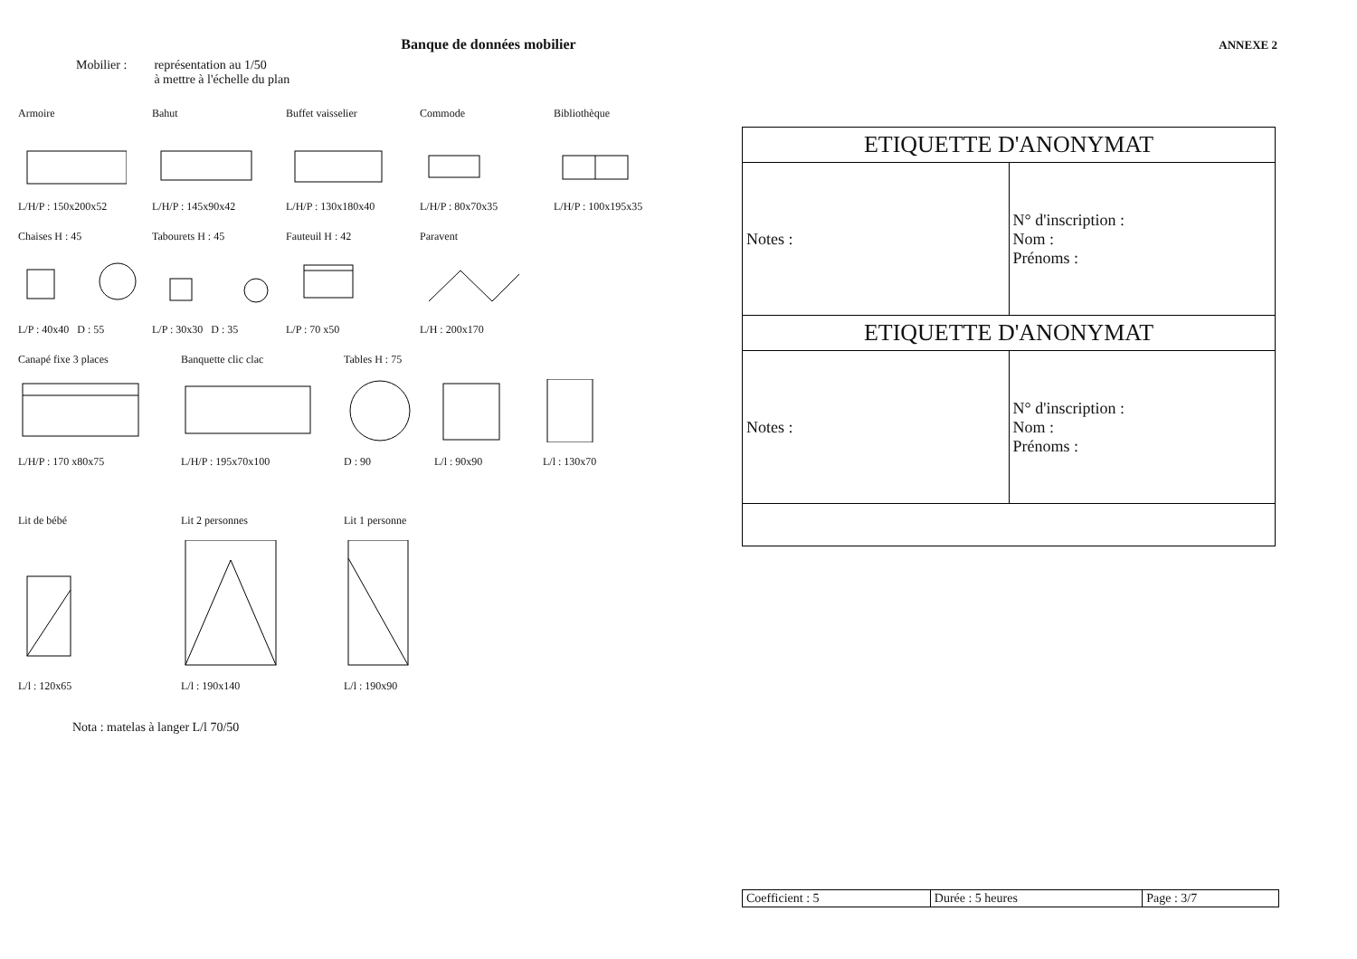ANNEXE 2
Banque de données mobilier
Mobilier : représentation au 1/50
à mettre à l'échelle du plan
ArmoireL/H/P : 150x200x52
BahutL/H/P : 145x90x42
Buffet vaisselierL/H/P : 130x180x40
CommodeL/H/P : 80x70x35
BibliothèqueL/H/P : 100x195x35
Chaises H : 45L/P : 40x40 D : 55
Tabourets H : 45L/P : 30x30 D : 35
Fauteuil H : 42L/P : 70 x50
ParaventL/H : 200x170
Canapé fixe 3 placesL/H/P : 170 x80x75
Banquette clic clacL/H/P : 195x70x100
Tables H : 75D : 90
L/l : 90x90 L/l : 130x70
Lit de bébéL/l : 120x65 Lit 2 personnesL/l : 190x140
Lit 1 personneL/l : 190x90
Nota : matelas à langer L/l 70/50
ETIQUETTE D'ANONYMAT
| Notes : | N° d'inscription : Nom : Prénoms : |
ETIQUETTE D'ANONYMAT
| Notes : | N° d'inscription : Nom : Prénoms : |
| Coefficient : 5 | Durée : 5 heures | Page : 3/7 |